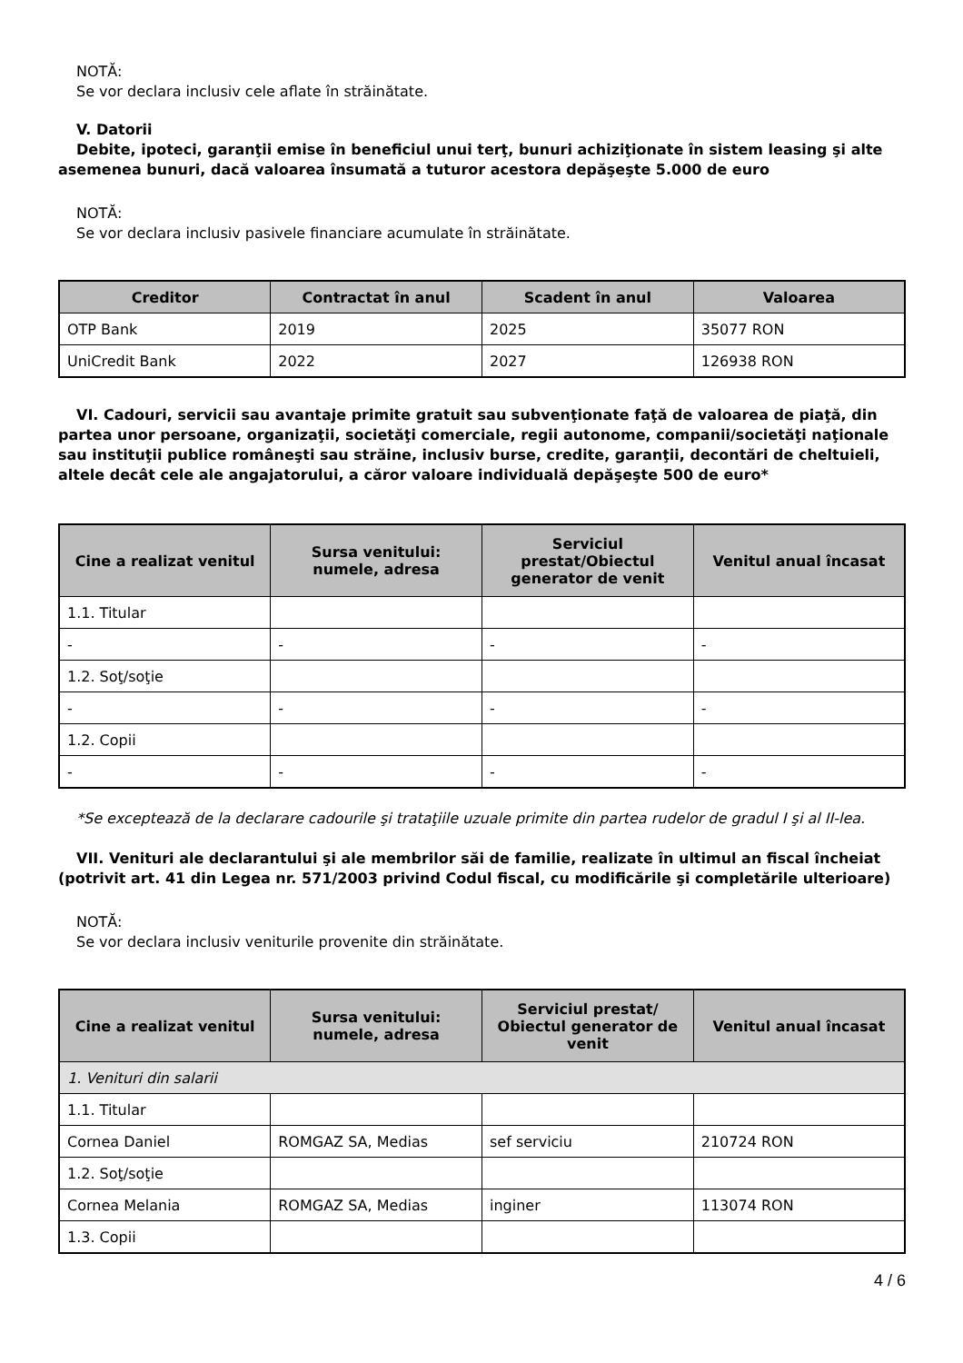NOTĂ:
Se vor declara inclusiv cele aflate în străinătate.
V. Datorii
Debite, ipoteci, garanţii emise în beneficiul unui terţ, bunuri achiziţionate în sistem leasing şi alte asemenea bunuri, dacă valoarea însumată a tuturor acestora depăşeşte 5.000 de euro
NOTĂ:
Se vor declara inclusiv pasivele financiare acumulate în străinătate.
| Creditor | Contractat în anul | Scadent în anul | Valoarea |
| --- | --- | --- | --- |
| OTP Bank | 2019 | 2025 | 35077 RON |
| UniCredit Bank | 2022 | 2027 | 126938 RON |
VI. Cadouri, servicii sau avantaje primite gratuit sau subvenţionate faţă de valoarea de piaţă, din partea unor persoane, organizaţii, societăţi comerciale, regii autonome, companii/societăţi naţionale sau instituţii publice româneşti sau străine, inclusiv burse, credite, garanţii, decontări de cheltuieli, altele decât cele ale angajatorului, a căror valoare individuală depăşeşte 500 de euro*
| Cine a realizat venitul | Sursa venitului: numele, adresa | Serviciul prestat/Obiectul generator de venit | Venitul anual încasat |
| --- | --- | --- | --- |
| 1.1. Titular | | | |
| - | - | - | - |
| 1.2. Soţ/soţie | | | |
| - | - | - | - |
| 1.2. Copii | | | |
| - | - | - | - |
*Se exceptează de la declarare cadourile şi trataţiile uzuale primite din partea rudelor de gradul I şi al II-lea.
VII. Venituri ale declarantului şi ale membrilor săi de familie, realizate în ultimul an fiscal încheiat (potrivit art. 41 din Legea nr. 571/2003 privind Codul fiscal, cu modificările şi completările ulterioare)
NOTĂ:
Se vor declara inclusiv veniturile provenite din străinătate.
| Cine a realizat venitul | Sursa venitului: numele, adresa | Serviciul prestat/ Obiectul generator de venit | Venitul anual încasat |
| --- | --- | --- | --- |
| 1. Venituri din salarii | | | |
| 1.1. Titular | | | |
| Cornea Daniel | ROMGAZ SA, Medias | sef serviciu | 210724 RON |
| 1.2. Soţ/soţie | | | |
| Cornea Melania | ROMGAZ SA, Medias | inginer | 113074 RON |
| 1.3. Copii | | | |
4 / 6